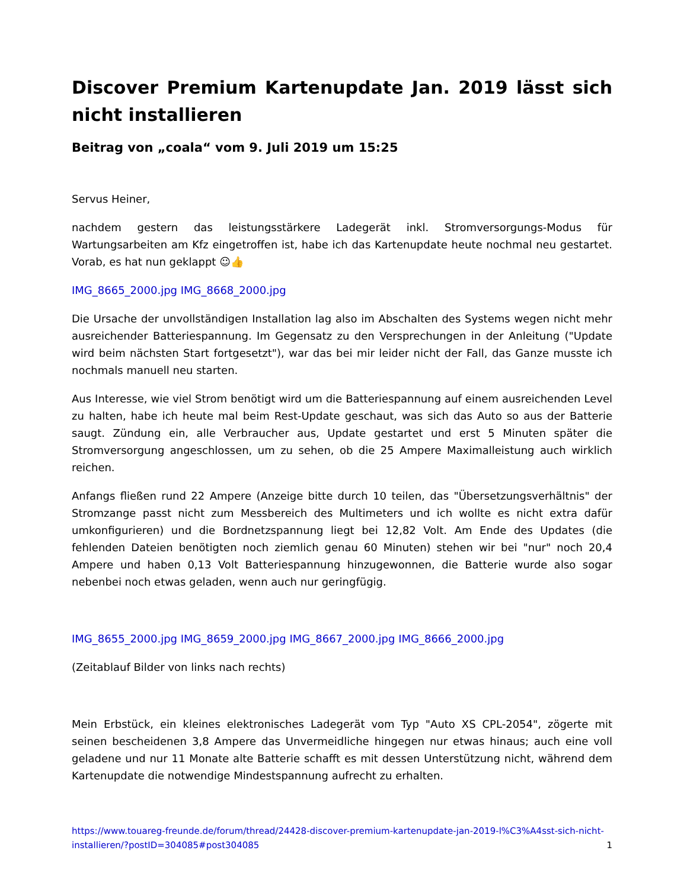Discover Premium Kartenupdate Jan. 2019 lässt sich nicht installieren
Beitrag von „coala“ vom 9. Juli 2019 um 15:25
Servus Heiner,
nachdem gestern das leistungsstärkere Ladegerät inkl. Stromversorgungs-Modus für Wartungsarbeiten am Kfz eingetroffen ist, habe ich das Kartenupdate heute nochmal neu gestartet. Vorab, es hat nun geklappt ☺👍
IMG_8665_2000.jpg IMG_8668_2000.jpg
Die Ursache der unvollständigen Installation lag also im Abschalten des Systems wegen nicht mehr ausreichender Batteriespannung. Im Gegensatz zu den Versprechungen in der Anleitung ("Update wird beim nächsten Start fortgesetzt"), war das bei mir leider nicht der Fall, das Ganze musste ich nochmals manuell neu starten.
Aus Interesse, wie viel Strom benötigt wird um die Batteriespannung auf einem ausreichenden Level zu halten, habe ich heute mal beim Rest-Update geschaut, was sich das Auto so aus der Batterie saugt. Zündung ein, alle Verbraucher aus, Update gestartet und erst 5 Minuten später die Stromversorgung angeschlossen, um zu sehen, ob die 25 Ampere Maximalleistung auch wirklich reichen.
Anfangs fließen rund 22 Ampere (Anzeige bitte durch 10 teilen, das "Übersetzungsverhältnis" der Stromzange passt nicht zum Messbereich des Multimeters und ich wollte es nicht extra dafür umkonfigurieren) und die Bordnetzspannung liegt bei 12,82 Volt. Am Ende des Updates (die fehlenden Dateien benötigten noch ziemlich genau 60 Minuten) stehen wir bei "nur" noch 20,4 Ampere und haben 0,13 Volt Batteriespannung hinzugewonnen, die Batterie wurde also sogar nebenbei noch etwas geladen, wenn auch nur geringfügig.
IMG_8655_2000.jpg IMG_8659_2000.jpg IMG_8667_2000.jpg IMG_8666_2000.jpg
(Zeitablauf Bilder von links nach rechts)
Mein Erbstück, ein kleines elektronisches Ladegerät vom Typ "Auto XS CPL-2054", zögerte mit seinen bescheidenen 3,8 Ampere das Unvermeidliche hingegen nur etwas hinaus; auch eine voll geladene und nur 11 Monate alte Batterie schafft es mit dessen Unterstützung nicht, während dem Kartenupdate die notwendige Mindestspannung aufrecht zu erhalten.
https://www.touareg-freunde.de/forum/thread/24428-discover-premium-kartenupdate-jan-2019-l%C3%A4sst-sich-nicht-installieren/?postID=304085#post304085 1